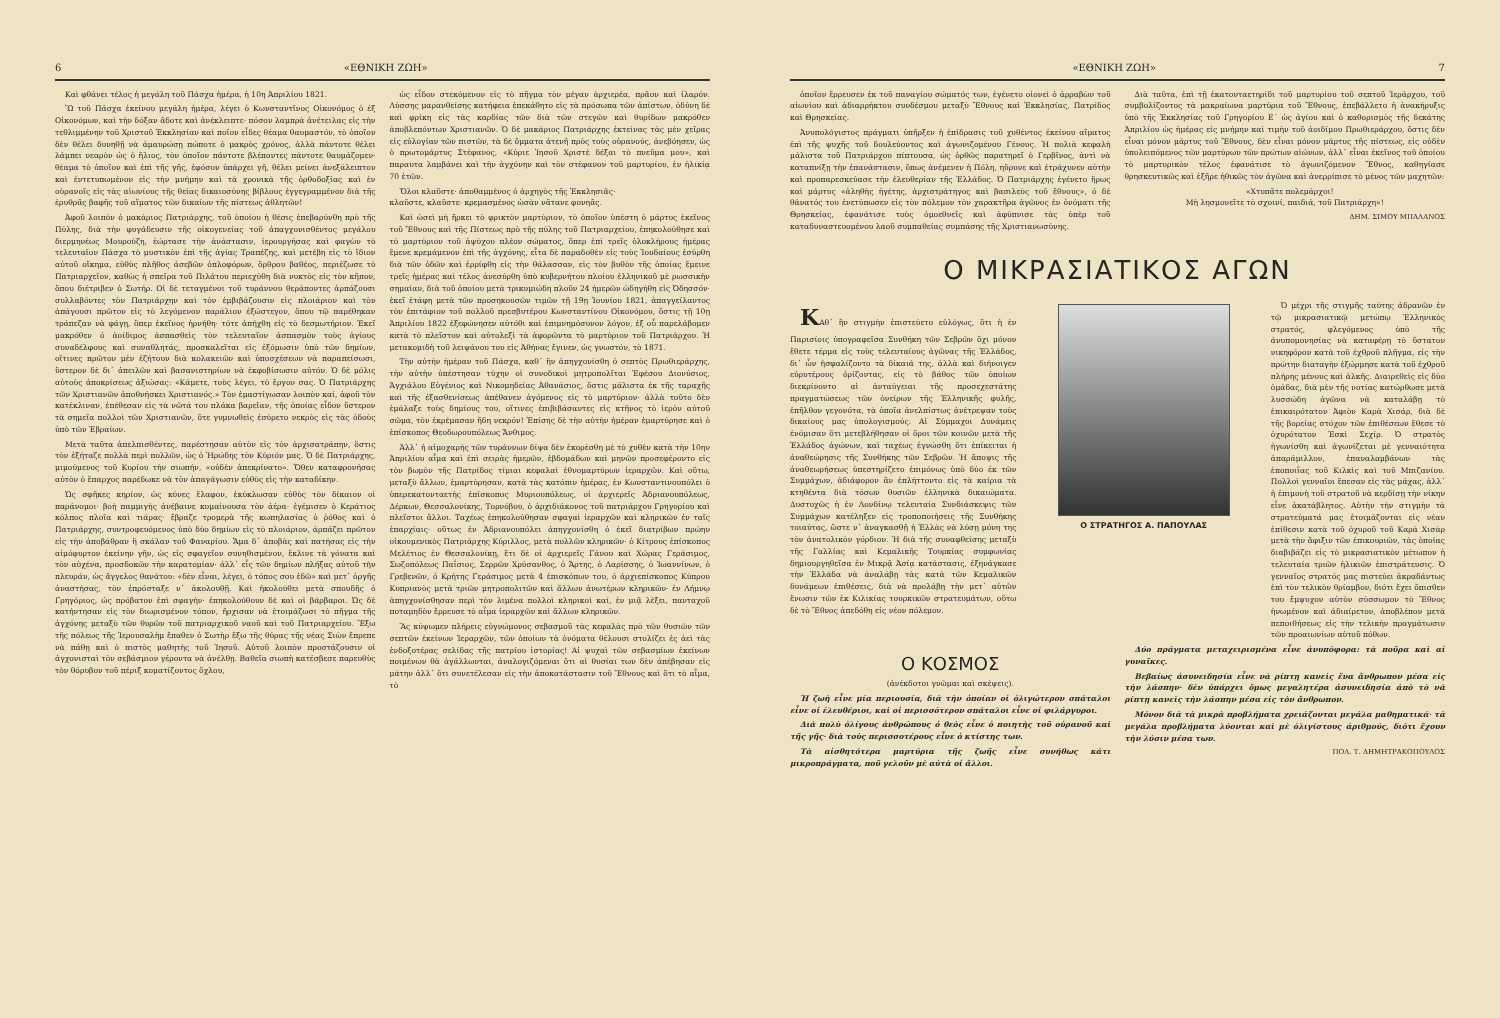6 «ΕΘΝΙΚΗ ΖΩΗ»
Καὶ φθάνει τέλος ἡ μεγάλη τοῦ Πάσχα ἡμέρα, ἡ 10η Ἀπριλίου 1821.
Ὢ τοῦ Πάσχα ἐκείνου μεγάλη ἡμέρα, λέγει ὁ Κωνσταντῖνος Οἰκονόμος ὁ ἐξ Οἰκονόμων, καὶ τὴν δόξαν ἄδοτε καὶ ἀνέκλειπτε· πόσον λαμπρὰ ἀνέτειλας εἰς τὴν τεθλιμμένην τοῦ Χριστοῦ Ἐκκλησίαν καὶ ποῖον εἶδες θέαμα θαυμαστόν, τὸ ὁποῖον δὲν θέλει δυνηθῇ νὰ ἀμαυρώσῃ πώποτε ὁ μακρὸς χρόνος, ἀλλὰ πάντοτε θέλει λάμπει νεαρὸν ὡς ὁ ἥλιος, τὸν ὁποῖον πάντοτε βλέποντες πάντοτε θαυμάζομεν· θέαμα τὸ ὁποῖον καὶ ἐπὶ τῆς γῆς, ἐφόσον ὑπάρχει γῆ, θέλει μείνει ἀνεξάλειπτον καὶ ἐντετυπωμένον εἰς τὴν μνήμην καὶ τὰ χρονικὰ τῆς ὀρθοδοξίας καὶ ἐν οὐρανοῖς εἰς τὰς αἰωνίους τῆς θείας δικαιοσύνης βίβλους ἐγγεγραμμένον διὰ τῆς ἐρυθρᾶς βαφῆς τοῦ αἵματος τῶν δικαίων τῆς πίστεως ἀθλητῶν!
Ἀφοῦ λοιπὸν ὁ μακάριος Πατριάρχης, τοῦ ὁποίου ἡ θέσις ἐπεβαρύνθη πρὸ τῆς Πύλης, διὰ τὴν φυγάδευσιν τῆς οἰκογενείας τοῦ ἀπαγχονισθέντος μεγάλου διερμηνέως Μουρούζη, ἑώρτασε τὴν ἀνάστασιν, ἱερουργήσας καὶ φαγὼν τὸ τελευταῖον Πάσχα τὸ μυστικὸν ἐπὶ τῆς ἁγίας Τραπέζης, καὶ μετέβη εἰς τὸ ἴδιον αὐτοῦ οἴκημα, εὐθὺς πλῆθος ἀσεβῶν ὁπλοφόρων, ὄρθρου βαθέος, περιέζωσε τὸ Πατριαρχεῖον, καθὼς ἡ σπεῖρα τοῦ Πιλάτου περιεχύθη διὰ νυκτὸς εἰς τὸν κῆπον, ὅπου διέτριβεν ὁ Σωτήρ. Οἱ δὲ τεταγμένοι τοῦ τυράννου θεράποντες ἁρπάζουσι συλλαβόντες τὸν Πατριάρχην καὶ τὸν ἐμβιβάζουσιν εἰς πλοιάριον καὶ τὸν ἀπάγουσι πρῶτον εἰς τὸ λεγόμενον παράλιον ἐξώστεγον, ὅπου τῷ παρέθηκαν τράπεζαν νὰ φάγῃ, ὅπερ ἐκεῖνος ἠρνήθη· τότε ἀπήχθη εἰς τὸ δεσμωτήριον. Ἐκεῖ μακρόθεν ὁ ἀοίδιμος ἀσπασθεὶς τὸν τελευταῖον ἀσπασμὸν τοὺς ἁγίους συναδέλφους καὶ συναθλητάς, προσκαλεῖται εἰς ἐξόμωσιν ὑπὸ τῶν δημίων, οἵτινες πρῶτον μὲν ἐζήτουν διὰ κολακειῶν καὶ ὑποσχέσεων νὰ παραπείσωσι, ὕστερον δὲ δι᾽ ἀπειλῶν καὶ βασανιστηρίων νὰ ἐκφοβίσωσιν αὐτόν. Ὁ δὲ μόλις αὐτοὺς ἀποκρίσεως ἀξιώσας: «Κάμετε, τοὺς λέγει, τὸ ἔργον σας. Ὁ Πατριάρχης τῶν Χριστιανῶν ἀποθνήσκει Χριστιανός.» Τὸν ἐμαστίγωσαν λοιπὸν καί, ἀφοῦ τὸν κατέκλιναν, ἐπέθεσαν εἰς τὰ νῶτά του πλάκα βαρεῖαν, τῆς ὁποίας εἶδον ὕστερον τὰ σημεῖα πολλοὶ τῶν Χριστιανῶν, ὅτε γυμνωθεὶς ἐσύρετο νεκρὸς εἰς τὰς ὁδοὺς ὑπὸ τῶν Ἑβραίων.
Μετὰ ταῦτα ἀπελπισθέντες, παρέστησαν αὐτὸν εἰς τὸν ἀρχισατράπην, ὅστις τὸν ἐξήταζε πολλὰ περὶ πολλῶν, ὡς ὁ Ἡρώδης τὸν Κύριόν μας. Ὁ δὲ Πατριάρχης, μιμούμενος τοῦ Κυρίου τὴν σιωπήν, «οὐδὲν ἀπεκρίνατο». Ὅθεν καταφρονήσας αὐτὸν ὁ ἔπαρχος παρέδωκε νὰ τὸν ἀπαγάγωσιν εὐθὺς εἰς τὴν καταδίκην.
Ὡς σφῆκες κηρίον, ὡς κύνες ἔλαφον, ἐκύκλωσαν εὐθὺς τὸν δίκαιον οἱ παράνομοι· βοὴ παμμιγὴς ἀνέβαινε κυμαίνουσα τὸν ἀέρα· ἐγέμισεν ὁ Κεράτιος κόλπος πλοῖα καὶ τιάρας· ἔβραζε τρομερὰ τῆς κωπηλασίας ὁ ῥόθος καὶ ὁ Πατριάρχης, συντροφευόμενος ὑπὸ δύο δημίων εἰς τὸ πλοιάριον, ἁρπάζει πρῶτον εἰς τὴν ἀποβάθραν ἢ σκάλαν τοῦ Φαναρίου. Ἅμα δ᾽ ἀποβὰς καὶ πατήσας εἰς τὴν αἱμόφυρτον ἐκείνην γῆν, ὡς εἰς σφαγεῖον συνηθισμένον, ἔκλινε τὰ γόνατα καὶ τὸν αὐχένα, προσδοκῶν τὴν καρατομίαν· ἀλλ᾽ εἷς τῶν δημίων πλήξας αὐτοῦ τὴν πλευράν, ὡς ἄγγελος θανάτου: «δὲν εἶναι, λέγει, ὁ τόπος σου ἐδῶ» καὶ μετ᾽ ὀργῆς ἀναστήσας, τὸν ἐπρόσταξε ν᾽ ἀκολουθῇ. Καὶ ἠκολούθει μετὰ σπουδῆς ὁ Γρηγόριος, ὡς πρόβατον ἐπὶ σφαγήν· ἐπηκολούθουν δὲ καὶ οἱ βάρβαροι. Ὡς δὲ κατήντησαν εἰς τὸν διωρισμένον τόπον, ἤρχισαν νὰ ἑτοιμάζωσι τὸ πῆγμα τῆς ἀγχόνης μεταξὺ τῶν θυρῶν τοῦ πατριαρχικοῦ ναοῦ καὶ τοῦ Πατριαρχείου. Ἔξω τῆς πόλεως τῆς Ἱερουσαλὴμ ἔπαθεν ὁ Σωτὴρ ἔξω τῆς θύρας τῆς νέας Σιὼν ἔπρεπε νὰ πάθῃ καὶ ὁ πιστὸς μαθητὴς τοῦ Ἰησοῦ. Αὐτοῦ λοιπὸν προστάζουσιν οἱ ἀγχονισταὶ τὸν σεβάσμιον γέροντα νὰ ἀνέλθῃ. Βαθεῖα σιωπὴ κατέσβεσε παρευθὺς τὸν θόρυβον τοῦ πέριξ κοματίζοντος ὄχλου,
ὡς εἶδον στεκόμενον εἰς τὸ πῆγμα τὸν μέγαν ἀρχιερέα, πρᾶον καὶ ἱλαρόν. Λύσσης μαρανθείσης κατήφεια ἐπεκάθητο εἰς τὰ πρόσωπα τῶν ἀπίστων, ὀδύνη δὲ καὶ φρίκη εἰς τὰς καρδίας τῶν διὰ τῶν στεγῶν καὶ θυρίδων μακρόθεν ἀποβλεπόντων Χριστιανῶν. Ὁ δὲ μακάριος Πατριάρχης ἐκτείνας τὰς μὲν χεῖρας εἰς εὐλογίαν τῶν πιστῶν, τὰ δὲ ὄμματα ἀτενῆ πρὸς τοὺς οὐρανούς, ἀνεβόησεν, ὡς ὁ πρωτομάρτυς Στέφανος, «Κύριε Ἰησοῦ Χριστὲ δέξαι τὸ πνεῦμα μου», καὶ παραυτα λαμβάνει καὶ τὴν ἀγχόνην καὶ τὸν στέφανον τοῦ μαρτυρίου, ἐν ἡλικίᾳ 70 ἐτῶν.
Ὅλοι κλαῦστε· ἀποθαμμένος ὁ ἀρχηγὸς τῆς Ἐκκλησιᾶς·
κλαῦστε, κλαῦστε· κρεμασμένος ὡσὰν νἄτανε φονηᾶς.
Καὶ ὡσεὶ μὴ ἤρκει τὸ φρικτὸν μαρτύριον, τὸ ὁποῖον ὑπέστη ὁ μάρτυς ἐκεῖνος τοῦ Ἔθνους καὶ τῆς Πίστεως πρὸ τῆς πύλης τοῦ Πατριαρχείου, ἐπηκολούθησε καὶ τὸ μαρτύριον τοῦ ἀψύχου πλέον σώματος, ὅπερ ἐπὶ τρεῖς ὁλοκλήρους ἡμέρας ἔμενε κρεμάμενον ἐπὶ τῆς ἀγχόνης, εἶτα δὲ παραδοθὲν εἰς τοὺς Ἰουδαίους ἐσύρθη διὰ τῶν ὁδῶν καὶ ἐρρίφθη εἰς τὴν θάλασσαν, εἰς τὸν βυθὸν τῆς ὁποίας ἔμεινε τρεῖς ἡμέρας καὶ τέλος ἀνεσύρθη ὑπὸ κυβερνήτου πλοίου ἑλληνικοῦ μὲ ρωσσικὴν σημαίαν, διὰ τοῦ ὁποίου μετὰ τρικυμιώδη πλοῦν 24 ἡμερῶν ὡδηγήθη εἰς Ὀδησσόν· ἐκεῖ ἐτάφη μετὰ τῶν προσηκουσῶν τιμῶν τῇ 19ῃ Ἰουνίου 1821, ἀπαγγείλαντος τὸν ἐπιτάφιον τοῦ πολλοῦ πρεσβυτέρου Κωνσταντίνου Οἰκονόμου, ὅστις τῇ 10ῃ Ἀπριλίου 1822 ἐξεφώνησεν αὐτόθι καὶ ἐπιμνημόσυνον λόγον, ἐξ οὗ παρελάβομεν κατὰ τὸ πλεῖστον καὶ αὐτολεξὶ τὰ ἀφορῶντα τὸ μαρτύριον τοῦ Πατριάρχου. Ἡ μετακομιδὴ τοῦ λειψάνου του εἰς Ἀθήνας ἔγινεν, ὡς γνωστόν, τὸ 1871.
Τὴν αὐτὴν ἡμέραν τοῦ Πάσχα, καθ᾽ ἣν ἀπηγχονίσθη ὁ σεπτὸς Πρωθιεράρχης, τὴν αὐτὴν ὑπέστησαν τύχην οἱ συνοδικοὶ μητροπολῖται Ἐφέσου Διονύσιος, Ἀγχιάλου Εὐγένιος καὶ Νικομηδείας Ἀθανάσιος, ὅστις μάλιστα ἐκ τῆς ταραχῆς καὶ τῆς ἐξασθενίσεως ἀπέθανεν ἀγόμενος εἰς τὸ μαρτύριον· ἀλλὰ τοῦτο δὲν ἐμάλαξε τοὺς δημίους του, οἵτινες ἐπιβιβάσαντες εἰς κτῆνος τὸ ἱερὸν αὐτοῦ σῶμα, τὸν ἐκρέμασαν ἤδη νεκρόν! Ἐπίσης δὲ τὴν αὐτὴν ἡμέραν ἐμαρτύρησε καὶ ὁ ἐπίσκοπος Θεοδωρουπόλεως Ἄνθιμος.
Ἀλλ᾽ ἡ αἱμοχαρὴς τῶν τυράννων δίψα δὲν ἐκορέσθη μὲ τὸ χυθὲν κατὰ τὴν 10ην Ἀπριλίου αἷμα καὶ ἐπὶ σειρὰς ἡμερῶν, ἑβδομάδων καὶ μηνῶν προσεφέροντο εἰς τὸν βωμὸν τῆς Πατρίδος τίμιαι κεφαλαὶ ἐθνομαρτύρων ἱεραρχῶν. Καὶ οὕτω, μεταξὺ ἄλλων, ἐμαρτύρησαν, κατὰ τὰς κατόπιν ἡμέρας, ἐν Κωνσταντινουπόλει ὁ ὑπερεκατονταετὴς ἐπίσκοπος Μυριουπόλεως, οἱ ἀρχιερεῖς Ἀδριανουπόλεως, Δέρκων, Θεσσαλονίκης, Τορνόβου, ὁ ἀρχιδιάκονος τοῦ πατριάρχου Γρηγορίου καὶ πλεῖστοι ἄλλοι. Ταχέως ἐπηκολούθησαν σφαγαὶ ἱεραρχῶν καὶ κληρικῶν ἐν ταῖς ἐπαρχίαις· οὕτως ἐν Ἀδριανουπόλει ἀπηγχονίσθη ὁ ἐκεῖ διατρίβων πρώην οἰκουμενικὸς Πατριάρχης Κύριλλος, μετὰ πολλῶν κληρικῶν· ὁ Κίτρους ἐπίσκοπος Μελέτιος ἐν Θεσσαλονίκῃ, ἔτι δὲ οἱ ἀρχιερεῖς Γάνου καὶ Χώρας Γεράσιμος, Σωζοπόλεως Παΐσιος, Σερρῶν Χρύσανθος, ὁ Ἄρτης, ὁ Λαρίσσης, ὁ Ἰωαννίνων, ὁ Γρεβενῶν, ὁ Κρήτης Γεράσιμος μετὰ 4 ἐπισκόπων του, ὁ ἀρχιεπίσκοπος Κύπρου Κυπριανὸς μετὰ τριῶν μητροπολιτῶν καὶ ἄλλων ἀνωτέρων κληρικῶν· ἐν Λήμνῳ ἀπηγχονίσθησαν περὶ τὸν λιμένα πολλοὶ κληρικοὶ καί, ἐν μιᾷ λέξει, πανταχοῦ ποταμηδὸν ἔρρευσε τὸ αἷμα ἱεραρχῶν καὶ ἄλλων κληρικῶν.
Ἂς κύψωμεν πλήρεις εὐγνώμονος σεβασμοῦ τὰς κεφαλὰς πρὸ τῶν θυσιῶν τῶν σεπτῶν ἐκείνων Ἱεραρχῶν, τῶν ὁποίων τὰ ὀνόματα θέλουσι στολίζει ἐς ἀεὶ τὰς ἐνδοξοτέρας σελίδας τῆς πατρίου ἱστορίας! Αἱ ψυχαὶ τῶν σεβασμίων ἐκείνων ποιμένων θὰ ἀγάλλωνται, ἀναλογιζόμεναι ὅτι αἱ θυσίαι των δὲν ἀπέβησαν εἰς μάτην ἀλλ᾽ ὅτι συνετέλεσαν εἰς τὴν ἀποκατάστασιν τοῦ Ἔθνους καὶ ὅτι τὸ αἷμα, τὸ
«ΕΘΝΙΚΗ ΖΩΗ» 7
ὁποῖον ἔρρευσεν ἐκ τοῦ παναγίου σώματός των, ἐγένετο οἱονεὶ ὁ ἀρραβὼν τοῦ αἰωνίου καὶ ἀδιαρρήκτου συνδέσμου μεταξὺ Ἔθνους καὶ Ἐκκλησίας, Πατρίδος καὶ Θρησκείας.
Ἀνυπολόγιστος πράγματι ὑπῆρξεν ἡ ἐπίδρασις τοῦ χυθέντος ἐκείνου αἵματος ἐπὶ τῆς ψυχῆς τοῦ δουλεύοντος καὶ ἀγωνιζομένου Γένους. Ἡ πολιὰ κεφαλὴ μάλιστα τοῦ Πατριάρχου πίπτουσα, ὡς ὀρθῶς παρατηρεῖ ὁ Γερβῖνος, ἀντὶ νὰ καταπνίξῃ τὴν ἐπανάστασιν, ὅπως ἀνέμενεν ἡ Πόλη, ηὔρυνε καὶ ἐτράχυνεν αὐτὴν καὶ προπαρεσκεύασε τὴν ἐλευθερίαν τῆς Ἑλλάδος. Ὁ Πατριάρχης ἐγένετο ἥρως καὶ μάρτυς «ἀληθὴς ἡγέτης, ἀρχιστράτηγος καὶ βασιλεὺς τοῦ ἔθνους», ὁ δὲ θάνατός του ἐνετύπωσεν εἰς τὸν πόλεμον τὸν χαρακτῆρα ἀγῶνος ἐν ὀνόματι τῆς Θρησκείας, ἐφανάτισε τοὺς ὁμοεθνεῖς καὶ ἀφύπνισε τὰς ὑπὲρ τοῦ καταδυναστευομένου λαοῦ συμπαθείας συμπάσης τῆς Χριστιανωσύνης.
Διὰ ταῦτα, ἐπὶ τῇ ἑκατονταετηρίδι τοῦ μαρτυρίου τοῦ σεπτοῦ Ἱεράρχου, τοῦ συμβολίζοντος τὰ μακραίωνα μαρτύρια τοῦ Ἔθνους, ἐπεβάλλετο ἡ ἀνακήρυξις ὑπὸ τῆς Ἐκκλησίας τοῦ Γρηγορίου Ε΄ ὡς ἁγίου καὶ ὁ καθορισμὸς τῆς δεκάτης Ἀπριλίου ὡς ἡμέρας εἰς μνήμην καὶ τιμὴν τοῦ ἀοιδίμου Πρωθιεράρχου, ὅστις δὲν εἶναι μόνον μάρτυς τοῦ Ἔθνους, δὲν εἶναι μόνον μάρτυς τῆς πίστεως, εἰς οὐδὲν ὑπολειπόμενος τῶν μαρτύρων τῶν πρώτων αἰώνων, ἀλλ᾽ εἶναι ἐκεῖνος τοῦ ὁποίου τὸ μαρτυρικὸν τέλος ἐφανάτισε τὸ ἀγωνιζόμενον Ἔθνος, καθηγίασε θρησκευτικῶς καὶ ἐξῆρε ἠθικῶς τὸν ἀγῶνα καὶ ἀνερρίπισε τὸ μένος τῶν μαχητῶν:
«Χτυπᾶτε πολεμάρχοι!
Μὴ λησμονεῖτε τὸ σχοινί, παιδιά, τοῦ Πατριάρχη»!
ΔΗΜ. ΣΙΜΟΥ ΜΠΑΛΑΝΟΣ
Ο ΜΙΚΡΑΣΙΑΤΙΚΟΣ ΑΓΩΝ
ΚΑθ᾽ ἣν στιγμὴν ἐπιστεύετο εὐλόγως, ὅτι ἡ ἐν Παρισίοις ὑπογραφεῖσα Συνθήκη τῶν Σεβρῶν ὄχι μόνον ἔθετε τέρμα εἰς τοὺς τελευταίους ἀγῶνας τῆς Ἑλλάδος, δι᾽ ὧν ἠσφαλίζοντο τὰ δίκαιά της, ἀλλὰ καὶ διήνοιγεν εὐρυτέρους ὁρίζοντας, εἰς τὸ βάθος τῶν ὁποίων διεκρίνοντο αἱ ἀνταύγειαι τῆς προσεχεστάτης πραγματώσεως τῶν ὀνείρων τῆς Ἑλληνικῆς φυλῆς, ἐπῆλθον γεγονότα, τὰ ὁποῖα ἀνελπίστως ἀνέτρεψαν τοὺς δικαίους μας ὑπολογισμούς. Αἱ Σύμμαχοι Δυνάμεις ἐνόμισαν ὅτι μετεβλήθησαν οἱ ὅροι τῶν κοινῶν μετὰ τῆς Ἑλλάδος ἀγώνων, καὶ ταχέως ἐγνώσθη ὅτι ἐπίκειται ἡ ἀναθεώρησις τῆς Συνθήκης τῶν Σεβρῶν. Ἡ ἄποψις τῆς ἀναθεωρήσεως ὑπεστηρίζετο ἐπιμόνως ὑπὸ δύο ἐκ τῶν Συμμάχων, ἀδιάφορον ἂν ἐπλήττοντο εἰς τὰ καίρια τὰ κτηθέντα διὰ τόσων θυσιῶν ἑλληνικὰ δικαιώματα. Δυστυχῶς ἡ ἐν Λονδίνῳ τελευταία Συνδιάσκεψις τῶν Συμμάχων κατέληξεν εἰς τροποποιήσεις τῆς Συνθήκης τοιαύτας, ὥστε ν᾽ ἀναγκασθῇ ἡ Ἑλλὰς νὰ λύσῃ μόνη της τὸν ἀνατολικὸν γόρδιον. Ἡ διὰ τῆς συναφθείσης μεταξὺ τῆς Γαλλίας καὶ Κεμαλικῆς Τουρκίας συμφωνίας δημιουργηθεῖσα ἐν Μικρᾷ Ἀσίᾳ κατάστασις, ἐξηνάγκασε τὴν Ἑλλάδα νὰ ἀναλάβῃ τὰς κατὰ τῶν Κεμαλικῶν δυνάμεων ἐπιθέσεις, διὰ νὰ προλάβῃ τὴν μετ᾽ αὐτῶν ἕνωσιν τῶν ἐκ Κιλικίας τουρκικῶν στρατευμάτων, οὕτω δὲ τὸ Ἔθνος ἀπεδόθη εἰς νέον πόλεμον.
Ο ΣΤΡΑΤΗΓΟΣ Α. ΠΑΠΟΥΛΑΣ Ὁ μέχρι τῆς στιγμῆς ταύτης ἀδρανῶν ἐν τῷ μικρασιατικῷ μετώπῳ Ἑλληνικὸς στρατός, φλεγόμενος ὑπὸ τῆς ἀνυπομονησίας νὰ καταφέρῃ τὸ ὕστατον νικηφόρον κατὰ τοῦ ἐχθροῦ πλῆγμα, εἰς τὴν πρώτην διαταγὴν ἐξώρμησε κατὰ τοῦ ἐχθροῦ πλήρης μένους καὶ ἀλκῆς. Διαιρεθεὶς εἰς δύο ὁμάδας, διὰ μὲν τῆς νοτίας κατώρθωσε μετὰ λυσσώδη ἀγῶνα νὰ καταλάβῃ τὸ ἐπικαιρότατον Ἀφιὸν Καρὰ Χισάρ, διὰ δὲ τῆς βορείας στόχον τῶν ἐπιθέσεων ἔθεσε τὸ ὀχυρότατον Ἐσκὶ Σεχίρ. Ὁ στρατὸς ἠγωνίσθη καὶ ἀγωνίζεται μὲ γενναιότητα ἀπαράμιλλον, ἐπαναλαμβάνων τὰς ἐποποιΐας τοῦ Κιλκὶς καὶ τοῦ Μπιζανίου. Πολλοὶ γενναῖοι ἔπεσαν εἰς τὰς μάχας, ἀλλ᾽ ἡ ἐπιμονὴ τοῦ στρατοῦ νὰ κερδίσῃ τὴν νίκην εἶνε ἀκατάβλητος. Αὐτὴν τὴν στιγμὴν τὰ στρατεύματά μας ἑτοιμάζονται εἰς νέαν ἐπίθεσιν κατὰ τοῦ ὀχυροῦ τοῦ Καρὰ Χισὰρ μετὰ τὴν ἄφιξιν τῶν ἐπικουριῶν, τὰς ὁποίας διαβιβάζει εἰς τὸ μικρασιατικὸν μέτωπον ἡ τελευταία τριῶν ἡλικιῶν ἐπιστράτευσις. Ὁ γενναῖος στρατός μας πιστεύει ἀκραδάντως ἐπὶ τὸν τελικὸν θρίαμβον, διότι ἔχει ὄπισθεν του ἔμψυχον αὐτὸν σύσσωμον τὸ Ἔθνος ἡνωμένον καὶ ἀδιαίρετον, ἀποβλέπον μετὰ πεποιθήσεως εἰς τὴν τελικὴν πραγμάτωσιν τῶν προαιωνίων αὐτοῦ πόθων.
Ο ΚΟΣΜΟΣ
(ἀνέκδοτοι γνῶμαι καὶ σκέψεις).
Ἡ ζωὴ εἶνε μία περιουσία, διὰ τὴν ὁποίαν οἱ ὀλιγώτερον σπάταλοι εἶνε οἱ ἐλευθέριοι, καὶ οἱ περισσότερον σπάταλοι εἶνε οἱ φιλάργυροι.
Διὰ πολὺ ὀλίγους ἀνθρώπους ὁ θεὸς εἶνε ὁ ποιητὴς τοῦ οὐρανοῦ καὶ τῆς γῆς· διὰ τοὺς περισσοτέρους εἶνε ὁ κτίστης των.
Τὰ αἰσθητότερα μαρτύρια τῆς ζωῆς εἶνε συνήθως κάτι μικροπράγματα, ποῦ γελοῦν μὲ αὐτὰ οἱ ἄλλοι.
Δύο πράγματα μεταχειρισμένα εἶνε ἀνυπόφορα: τὰ ποῦρα καὶ αἱ γυναῖκες.
Βεβαίως ἀσυνειδησία εἶνε νὰ ρίπτῃ κανεὶς ἕνα ἄνθρωπον μέσα εἰς τὴν λάσπην· δὲν ὑπάρχει ὅμως μεγαλητέρα ἀσυνειδησία ἀπὸ τὸ νὰ ρίπτῃ κανεὶς τὴν λάσπην μέσα εἰς τὸν ἄνθρωπον.
Μόνον διὰ τὰ μικρὰ προβλήματα χρειάζονται μεγάλα μαθηματικά· τὰ μεγάλα προβλήματα λύονται καὶ μὲ ὀλιγίστους ἀριθμούς, διότι ἔχουν τὴν λύσιν μέσα των.
ΠΟΛ. Τ. ΔΗΜΗΤΡΑΚΟΠΟΥΛΟΣ